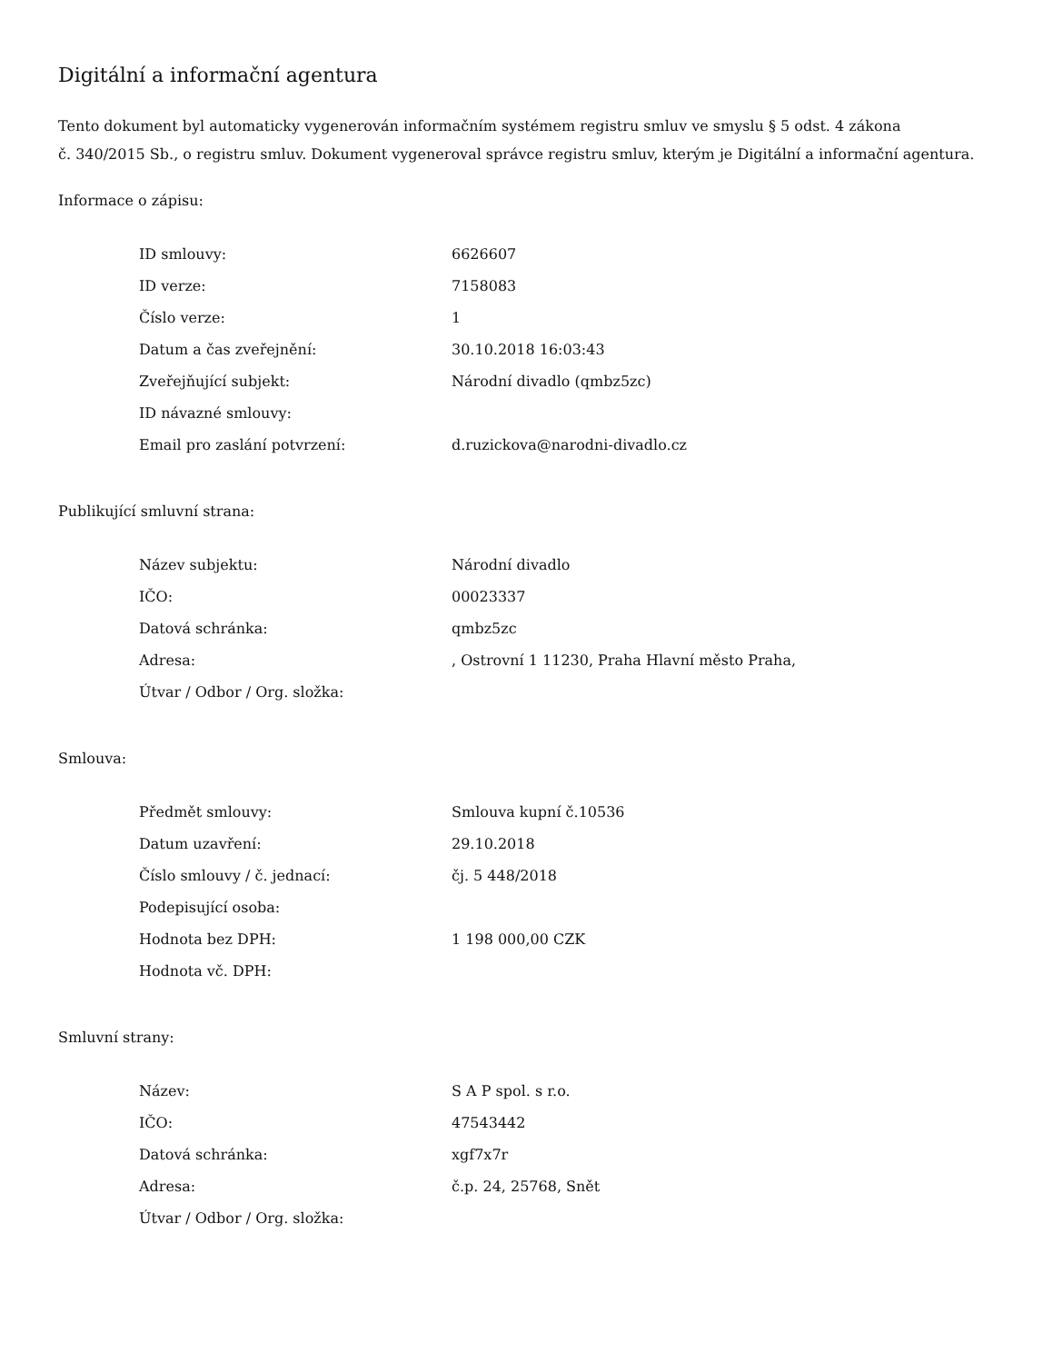Digitální a informační agentura
Tento dokument byl automaticky vygenerován informačním systémem registru smluv ve smyslu § 5 odst. 4 zákona
č. 340/2015 Sb., o registru smluv. Dokument vygeneroval správce registru smluv, kterým je Digitální a informační agentura.
Informace o zápisu:
| ID smlouvy: | 6626607 |
| ID verze: | 7158083 |
| Číslo verze: | 1 |
| Datum a čas zveřejnění: | 30.10.2018 16:03:43 |
| Zveřejňující subjekt: | Národní divadlo (qmbz5zc) |
| ID návazné smlouvy: | |
| Email pro zaslání potvrzení: | d.ruzickova@narodni-divadlo.cz |
Publikující smluvní strana:
| Název subjektu: | Národní divadlo |
| IČO: | 00023337 |
| Datová schránka: | qmbz5zc |
| Adresa: | , Ostrovní 1 11230, Praha Hlavní město Praha, |
| Útvar / Odbor / Org. složka: | |
Smlouva:
| Předmět smlouvy: | Smlouva kupní č.10536 |
| Datum uzavření: | 29.10.2018 |
| Číslo smlouvy / č. jednací: | čj. 5 448/2018 |
| Podepisující osoba: | |
| Hodnota bez DPH: | 1 198 000,00 CZK |
| Hodnota vč. DPH: | |
Smluvní strany:
| Název: | S A P spol. s r.o. |
| IČO: | 47543442 |
| Datová schránka: | xgf7x7r |
| Adresa: | č.p. 24, 25768, Snět |
| Útvar / Odbor / Org. složka: | |